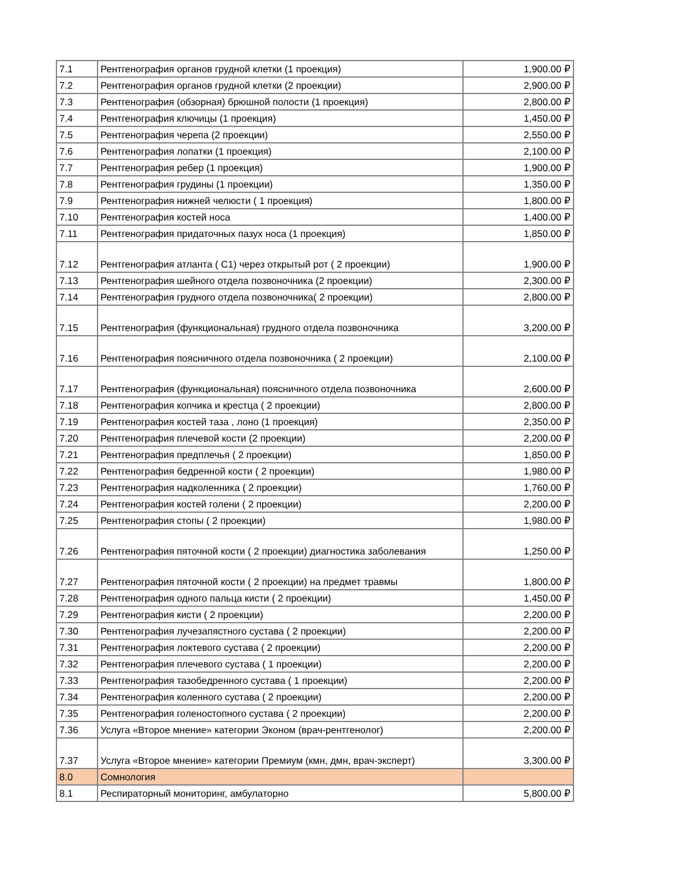| 7.1 | Рентгенография органов грудной клетки (1 проекция) | 1,900.00 ₽ |
| 7.2 | Рентгенография органов грудной клетки (2 проекции) | 2,900.00 ₽ |
| 7.3 | Рентгенография (обзорная) брюшной полости (1 проекция) | 2,800.00 ₽ |
| 7.4 | Рентгенография ключицы (1 проекция) | 1,450.00 ₽ |
| 7.5 | Рентгенография черепа (2 проекции) | 2,550.00 ₽ |
| 7.6 | Рентгенография лопатки (1 проекция) | 2,100.00 ₽ |
| 7.7 | Рентгенография ребер (1 проекция) | 1,900.00 ₽ |
| 7.8 | Рентгенография грудины (1 проекции) | 1,350.00 ₽ |
| 7.9 | Рентгенография нижней челюсти ( 1 проекция) | 1,800.00 ₽ |
| 7.10 | Рентгенография костей носа | 1,400.00 ₽ |
| 7.11 | Рентгенография придаточных пазух носа (1 проекция) | 1,850.00 ₽ |
| 7.12 | Рентгенография атланта ( С1) через открытый рот ( 2 проекции) | 1,900.00 ₽ |
| 7.13 | Рентгенография шейного отдела позвоночника (2 проекции) | 2,300.00 ₽ |
| 7.14 | Рентгенография грудного отдела позвоночника( 2 проекции) | 2,800.00 ₽ |
| 7.15 | Рентгенография (функциональная) грудного отдела позвоночника | 3,200.00 ₽ |
| 7.16 | Рентгенография поясничного отдела позвоночника ( 2 проекции) | 2,100.00 ₽ |
| 7.17 | Рентгенография (функциональная) поясничного отдела позвоночника | 2,600.00 ₽ |
| 7.18 | Рентгенография копчика и крестца ( 2 проекции) | 2,800.00 ₽ |
| 7.19 | Рентгенография костей таза , лоно (1 проекция) | 2,350.00 ₽ |
| 7.20 | Рентгенография плечевой кости (2 проекции) | 2,200.00 ₽ |
| 7.21 | Рентгенография предплечья ( 2 проекции) | 1,850.00 ₽ |
| 7.22 | Рентгенография бедренной кости ( 2 проекции) | 1,980.00 ₽ |
| 7.23 | Рентгенография надколенника ( 2 проекции) | 1,760.00 ₽ |
| 7.24 | Рентгенография костей голени ( 2 проекции) | 2,200.00 ₽ |
| 7.25 | Рентгенография стопы ( 2 проекции) | 1,980.00 ₽ |
| 7.26 | Рентгенография пяточной кости ( 2 проекции) диагностика заболевания | 1,250.00 ₽ |
| 7.27 | Рентгенография пяточной кости ( 2 проекции) на предмет травмы | 1,800.00 ₽ |
| 7.28 | Рентгенография одного пальца кисти ( 2 проекции) | 1,450.00 ₽ |
| 7.29 | Рентгенография кисти ( 2 проекции) | 2,200.00 ₽ |
| 7.30 | Рентгенография лучезапястного сустава ( 2 проекции) | 2,200.00 ₽ |
| 7.31 | Рентгенография локтевого сустава ( 2 проекции) | 2,200.00 ₽ |
| 7.32 | Рентгенография плечевого сустава ( 1 проекции) | 2,200.00 ₽ |
| 7.33 | Рентгенография тазобедренного сустава ( 1 проекции) | 2,200.00 ₽ |
| 7.34 | Рентгенография коленного сустава ( 2 проекции) | 2,200.00 ₽ |
| 7.35 | Рентгенография голеностопного сустава ( 2 проекции) | 2,200.00 ₽ |
| 7.36 | Услуга «Второе мнение» категории Эконом (врач-рентгенолог) | 2,200.00 ₽ |
| 7.37 | Услуга «Второе мнение» категории Премиум (кмн, дмн, врач-эксперт) | 3,300.00 ₽ |
| 8.0 | Сомнология | |
| 8.1 | Респираторный мониторинг, амбулаторно | 5,800.00 ₽ |